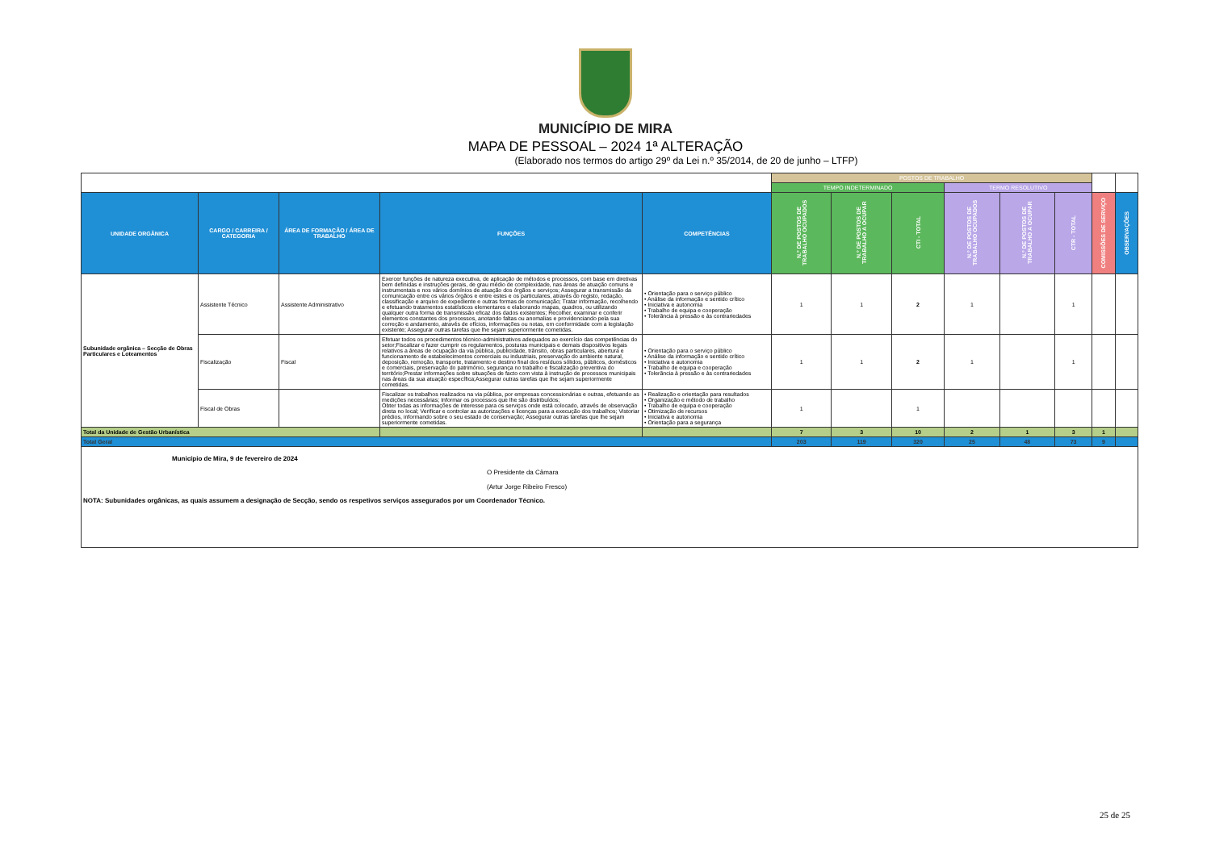MUNICÍPIO DE MIRA
MAPA DE PESSOAL – 2024 1ª ALTERAÇÃO
(Elaborado nos termos do artigo 29º da Lei n.º 35/2014, de 20 de junho – LTFP)
| | | | | | POSTOS DE TRABALHO | | | | | | | |
| | | | | | TEMPO INDETERMINADO | | | TERMO RESOLUTIVO | | | | |
| UNIDADE ORGÂNICA | CARGO / CARREIRA / CATEGORIA | ÁREA DE FORMAÇÃO / ÁREA DE TRABALHO | FUNÇÕES | COMPETÊNCIAS | N.º DE POSTOS DE TRABALHO OCUPADOS | N.º DE POSTOS DE TRABALHO A OCUPAR | CTI - TOTAL | N.º DE POSTOS DE TRABALHO OCUPADOS | N.º DE POSTOS DE TRABALHO A OCUPAR | CTR - TOTAL | COMISSÕES DE SERVIÇO | OBSERVAÇÕES |
| Subunidade orgânica – Secção de Obras Particulares e Loteamentos | Assistente Técnico | Assistente Administrativo | Exercer funções de natureza executiva, de aplicação de métodos e processos, com base em diretivas bem definidas e instruções gerais, de grau médio de complexidade, nas áreas de atuação comuns e instrumentais e nos vários domínios de atuação dos órgãos e serviços; Assegurar a transmissão da comunicação entre os vários órgãos e entre estes e os particulares, através do registo, redação, classificação e arquivo de expediente e outras formas de comunicação; Tratar informação, recolhendo e efetuando tratamentos estatísticos elementares e elaborando mapas, quadros, ou utilizando qualquer outra forma de transmissão eficaz dos dados existentes; Recolher, examinar e conferir elementos constantes dos processos, anotando faltas ou anomalias e providenciando pela sua correção e andamento, através de ofícios, informações ou notas, em conformidade com a legislação existente; Assegurar outras tarefas que lhe sejam superiormente cometidas. | • Orientação para o serviço público • Análise da informação e sentido crítico • Iniciativa e autonomia • Trabalho de equipa e cooperação • Tolerância à pressão e às contrariedades | 1 | 1 | 2 | 1 | | 1 | | |
| | Fiscalização | Fiscal | Efetuar todos os procedimentos técnico-administrativos adequados ao exercício das competências do setor;Fiscalizar e fazer cumprir os regulamentos, posturas municipais e demais dispositivos legais relativos a áreas de ocupação da via pública, publicidade, trânsito, obras particulares, abertura e funcionamento de estabelecimentos comerciais ou industriais, preservação do ambiente natural, deposição, remoção, transporte, tratamento e destino final dos resíduos sólidos, públicos, domésticos e comerciais, preservação do património, segurança no trabalho e fiscalização preventiva do território;Prestar informações sobre situações de facto com vista à instrução de processos municipais nas áreas da sua atuação específica;Assegurar outras tarefas que lhe sejam superiormente cometidas. | • Orientação para o serviço público • Análise da informação e sentido crítico • Iniciativa e autonomia • Trabalho de equipa e cooperação • Tolerância à pressão e às contrariedades | 1 | 1 | 2 | 1 | | 1 | | |
| | Fiscal de Obras | | Fiscalizar os trabalhos realizados na via pública, por empresas concessionárias e outras, efetuando as medições necessárias; Informar os processos que lhe são distribuídos; Obter todas as informações de interesse para os serviços onde está colocado, através de observação direta no local; Verificar e controlar as autorizações e licenças para a execução dos trabalhos; Vistoriar prédios, informando sobre o seu estado de conservação; Assegurar outras tarefas que lhe sejam superiormente cometidas. | • Realização e orientação para resultados • Organização e método de trabalho • Trabalho de equipa e cooperação • Otimização de recursos • Iniciativa e autonomia • Orientação para a segurança | 1 | | 1 | | | | | |
| Total da Unidade de Gestão Urbanística | | | | | 7 | 3 | 10 | 2 | 1 | 3 | 1 | |
| Total Geral | | | | | 203 | 119 | 320 | 25 | 48 | 73 | 9 | |
| Município de Mira, 9 de fevereiro de 2024 O Presidente da Câmara (Artur Jorge Ribeiro Fresco) NOTA: Subunidades orgânicas, as quais assumem a designação de Secção, sendo os respetivos serviços assegurados por um Coordenador Técnico. | | | | | | | | | | | | |
25 de 25